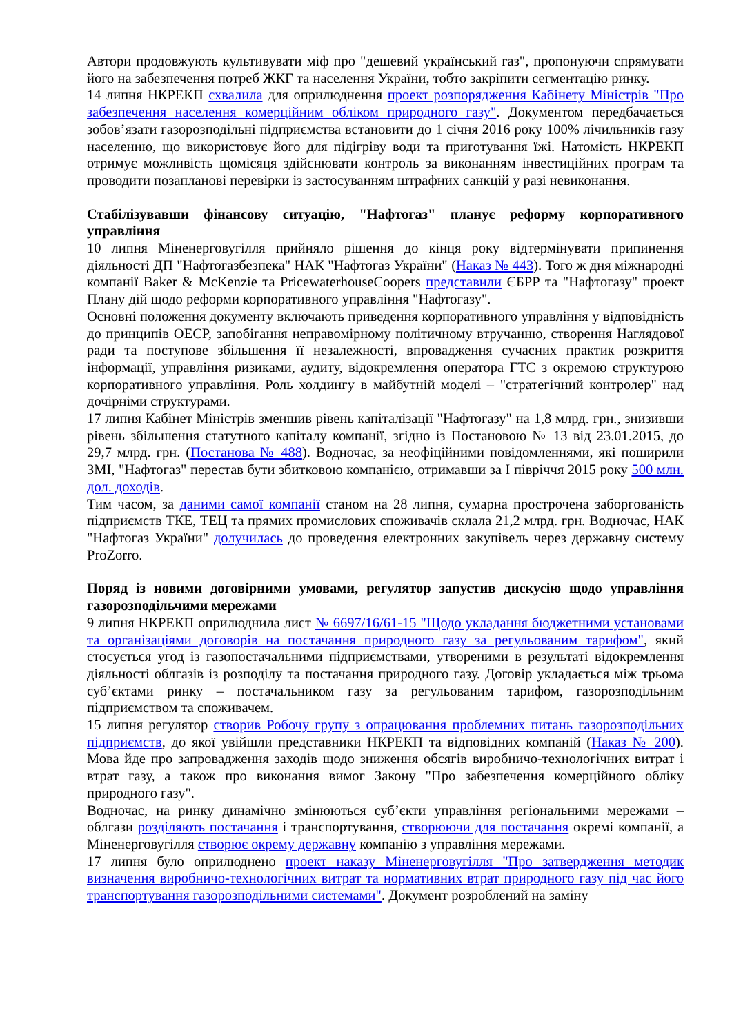Автори продовжують культивувати міф про "дешевий український газ", пропонуючи спрямувати його на забезпечення потреб ЖКГ та населення України, тобто закріпити сегментацію ринку.
14 липня НКРЕКП схвалила для оприлюднення проект розпорядження Кабінету Міністрів "Про забезпечення населення комерційним обліком природного газу". Документом передбачається зобов’язати газорозподільні підприємства встановити до 1 січня 2016 року 100% лічильників газу населенню, що використовує його для підігріву води та приготування їжі. Натомість НКРЕКП отримує можливість щомісяця здійснювати контроль за виконанням інвестиційних програм та проводити позапланові перевірки із застосуванням штрафних санкцій у разі невиконання.
Стабілізувавши фінансову ситуацію, "Нафтогаз" планує реформу корпоративного управління
10 липня Міненерговугілля прийняло рішення до кінця року відтермінувати припинення діяльності ДП "Нафтогазбезпека" НАК "Нафтогаз України" (Наказ № 443). Того ж дня міжнародні компанії Baker & McKenzie та PricewaterhouseCoopers представили ЄБРР та "Нафтогазу" проект Плану дій щодо реформи корпоративного управління "Нафтогазу".
Основні положення документу включають приведення корпоративного управління у відповідність до принципів ОЕСР, запобігання неправомірному політичному втручанню, створення Наглядової ради та поступове збільшення її незалежності, впровадження сучасних практик розкриття інформації, управління ризиками, аудиту, відокремлення оператора ГТС з окремою структурою корпоративного управління. Роль холдингу в майбутній моделі – "стратегічний контролер" над дочірніми структурами.
17 липня Кабінет Міністрів зменшив рівень капіталізації "Нафтогазу" на 1,8 млрд. грн., знизивши рівень збільшення статутного капіталу компанії, згідно із Постановою № 13 від 23.01.2015, до 29,7 млрд. грн. (Постанова № 488). Водночас, за неофіційними повідомленнями, які поширили ЗМІ, "Нафтогаз" перестав бути збитковою компанією, отримавши за І півріччя 2015 року 500 млн. дол. доходів.
Тим часом, за даними самої компанії станом на 28 липня, сумарна прострочена заборгованість підприємств ТКЕ, ТЕЦ та прямих промислових споживачів склала 21,2 млрд. грн. Водночас, НАК "Нафтогаз України" долучилась до проведення електронних закупівель через державну систему ProZorro.
Поряд із новими договірними умовами, регулятор запустив дискусію щодо управління газорозподільчими мережами
9 липня НКРЕКП оприлюднила лист № 6697/16/61-15 "Щодо укладання бюджетними установами та організаціями договорів на постачання природного газу за регульованим тарифом", який стосується угод із газопостачальними підприємствами, утвореними в результаті відокремлення діяльності облгазів із розподілу та постачання природного газу. Договір укладається між трьома суб’єктами ринку – постачальником газу за регульованим тарифом, газорозподільним підприємством та споживачем.
15 липня регулятор створив Робочу групу з опрацювання проблемних питань газорозподільних підприємств, до якої увійшли представники НКРЕКП та відповідних компаній (Наказ № 200). Мова йде про запровадження заходів щодо зниження обсягів виробничо-технологічних витрат і втрат газу, а також про виконання вимог Закону "Про забезпечення комерційного обліку природного газу".
Водночас, на ринку динамічно змінюються суб’єкти управління регіональними мережами – облгази розділяють постачання і транспортування, створюючи для постачання окремі компанії, а Міненерговугілля створює окрему державну компанію з управління мережами.
17 липня було оприлюднено проект наказу Міненерговугілля "Про затвердження методик визначення виробничо-технологічних витрат та нормативних втрат природного газу під час його транспортування газорозподільними системами". Документ розроблений на заміну